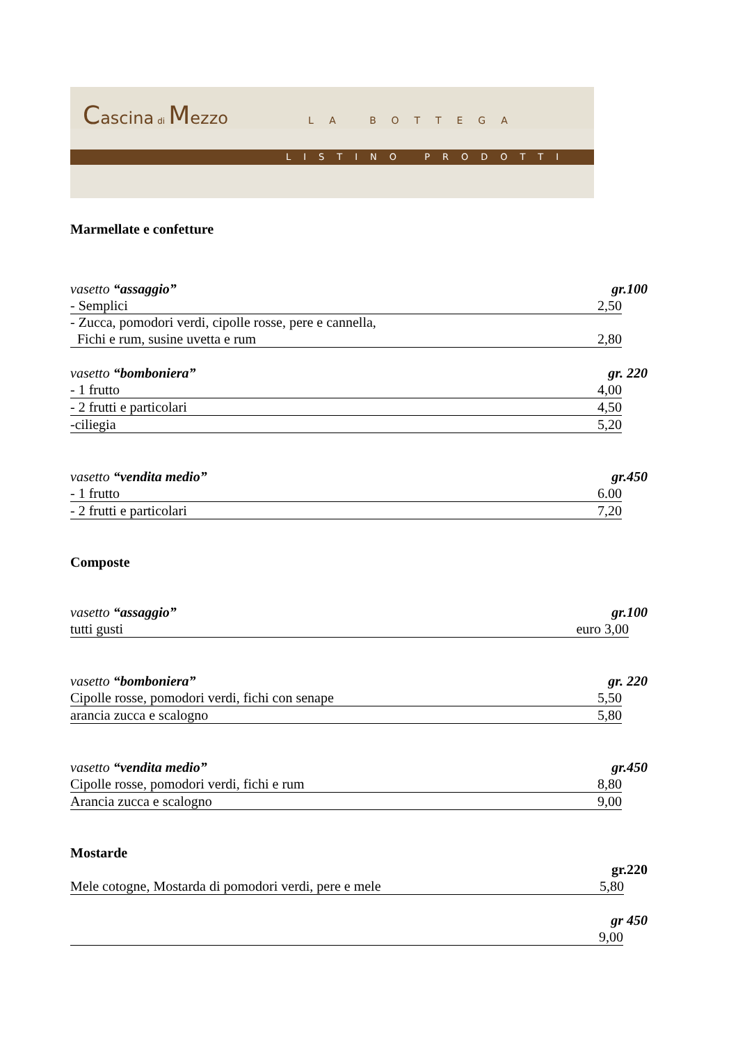Cascina di Mezzo LA BOTTEGA
LISTINO PRODOTTI
Marmellate e confetture
vasetto “assaggio” gr.100
- Semplici 2,50
- Zucca, pomodori verdi, cipolle rosse, pere e cannella,
Fichi e rum, susine uvetta e rum 2,80
vasetto “bomboniera” gr. 220
- 1 frutto 4,00
- 2 frutti e particolari 4,50
-ciliegia 5,20
vasetto “vendita medio” gr.450
- 1 frutto 6.00
- 2 frutti e particolari 7,20
Composte
vasetto “assaggio” gr.100
tutti gusti euro 3,00
vasetto “bomboniera” gr. 220
Cipolle rosse, pomodori verdi, fichi con senape 5,50
arancia zucca e scalogno 5,80
vasetto “vendita medio” gr.450
Cipolle rosse, pomodori verdi, fichi e rum 8,80
Arancia zucca e scalogno 9,00
Mostarde
gr.220
Mele cotogne, Mostarda di pomodori verdi, pere e mele 5,80
gr 450
9,00